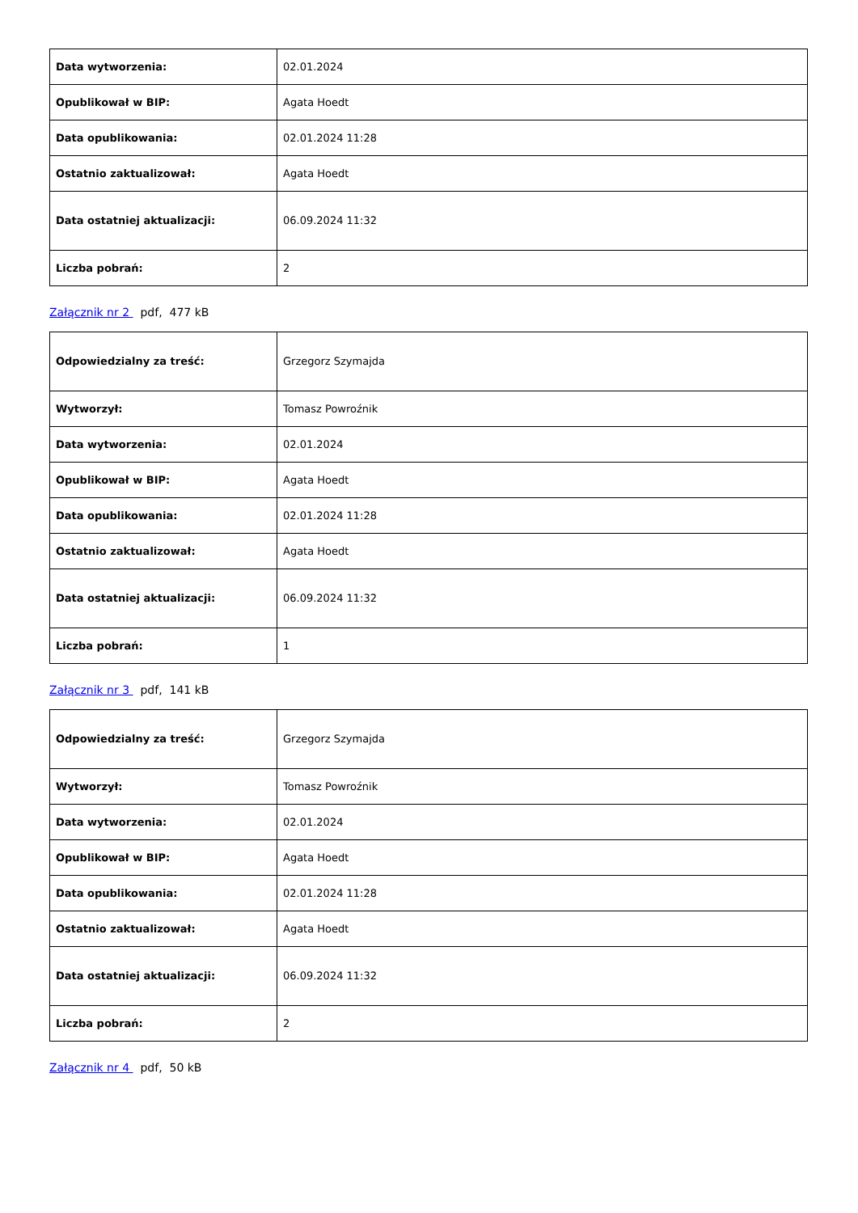| Data wytworzenia: | 02.01.2024 |
| Opublikował w BIP: | Agata Hoedt |
| Data opublikowania: | 02.01.2024 11:28 |
| Ostatnio zaktualizował: | Agata Hoedt |
| Data ostatniej aktualizacji: | 06.09.2024 11:32 |
| Liczba pobrań: | 2 |
Załącznik nr 2 pdf, 477 kB
| Odpowiedzialny za treść: | Grzegorz Szymajda |
| Wytworzył: | Tomasz Powroźnik |
| Data wytworzenia: | 02.01.2024 |
| Opublikował w BIP: | Agata Hoedt |
| Data opublikowania: | 02.01.2024 11:28 |
| Ostatnio zaktualizował: | Agata Hoedt |
| Data ostatniej aktualizacji: | 06.09.2024 11:32 |
| Liczba pobrań: | 1 |
Załącznik nr 3 pdf, 141 kB
| Odpowiedzialny za treść: | Grzegorz Szymajda |
| Wytworzył: | Tomasz Powroźnik |
| Data wytworzenia: | 02.01.2024 |
| Opublikował w BIP: | Agata Hoedt |
| Data opublikowania: | 02.01.2024 11:28 |
| Ostatnio zaktualizował: | Agata Hoedt |
| Data ostatniej aktualizacji: | 06.09.2024 11:32 |
| Liczba pobrań: | 2 |
Załącznik nr 4 pdf, 50 kB